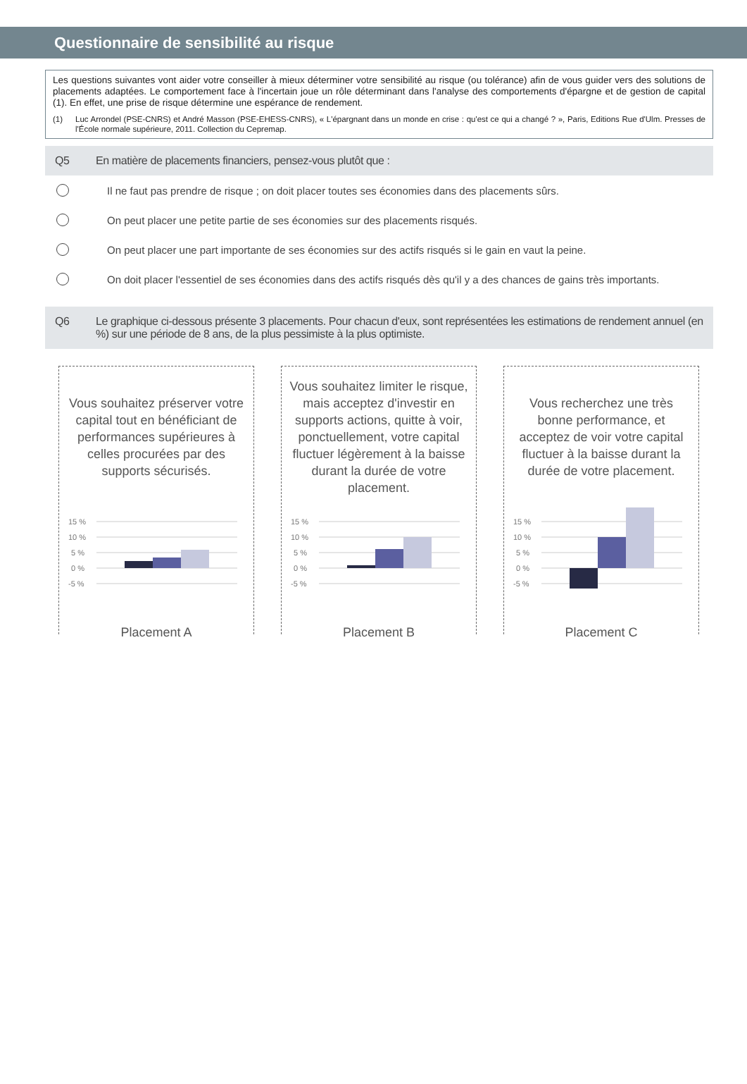Questionnaire de sensibilité au risque
Les questions suivantes vont aider votre conseiller à mieux déterminer votre sensibilité au risque (ou tolérance) afin de vous guider vers des solutions de placements adaptées. Le comportement face à l'incertain joue un rôle déterminant dans l'analyse des comportements d'épargne et de gestion de capital (1). En effet, une prise de risque détermine une espérance de rendement.
(1) Luc Arrondel (PSE-CNRS) et André Masson (PSE-EHESS-CNRS), « L'épargnant dans un monde en crise : qu'est ce qui a changé ? », Paris, Editions Rue d'Ulm. Presses de l'École normale supérieure, 2011. Collection du Cepremap.
Q5 En matière de placements financiers, pensez-vous plutôt que :
Il ne faut pas prendre de risque ; on doit placer toutes ses économies dans des placements sûrs.
On peut placer une petite partie de ses économies sur des placements risqués.
On peut placer une part importante de ses économies sur des actifs risqués si le gain en vaut la peine.
On doit placer l'essentiel de ses économies dans des actifs risqués dès qu'il y a des chances de gains très importants.
Q6 Le graphique ci-dessous présente 3 placements. Pour chacun d'eux, sont représentées les estimations de rendement annuel (en %) sur une période de 8 ans, de la plus pessimiste à la plus optimiste.
Vous souhaitez préserver votre capital tout en bénéficiant de performances supérieures à celles procurées par des supports sécurisés.
15 %
10 %
5 %
0 %
-5 %
Placement A
Vous souhaitez limiter le risque, mais acceptez d'investir en supports actions, quitte à voir, ponctuellement, votre capital fluctuer légèrement à la baisse durant la durée de votre placement.
15 %
10 %
5 %
0 %
-5 %
Placement B
Vous recherchez une très bonne performance, et acceptez de voir votre capital fluctuer à la baisse durant la durée de votre placement.
15 %
10 %
5 %
0 %
-5 %
Placement C